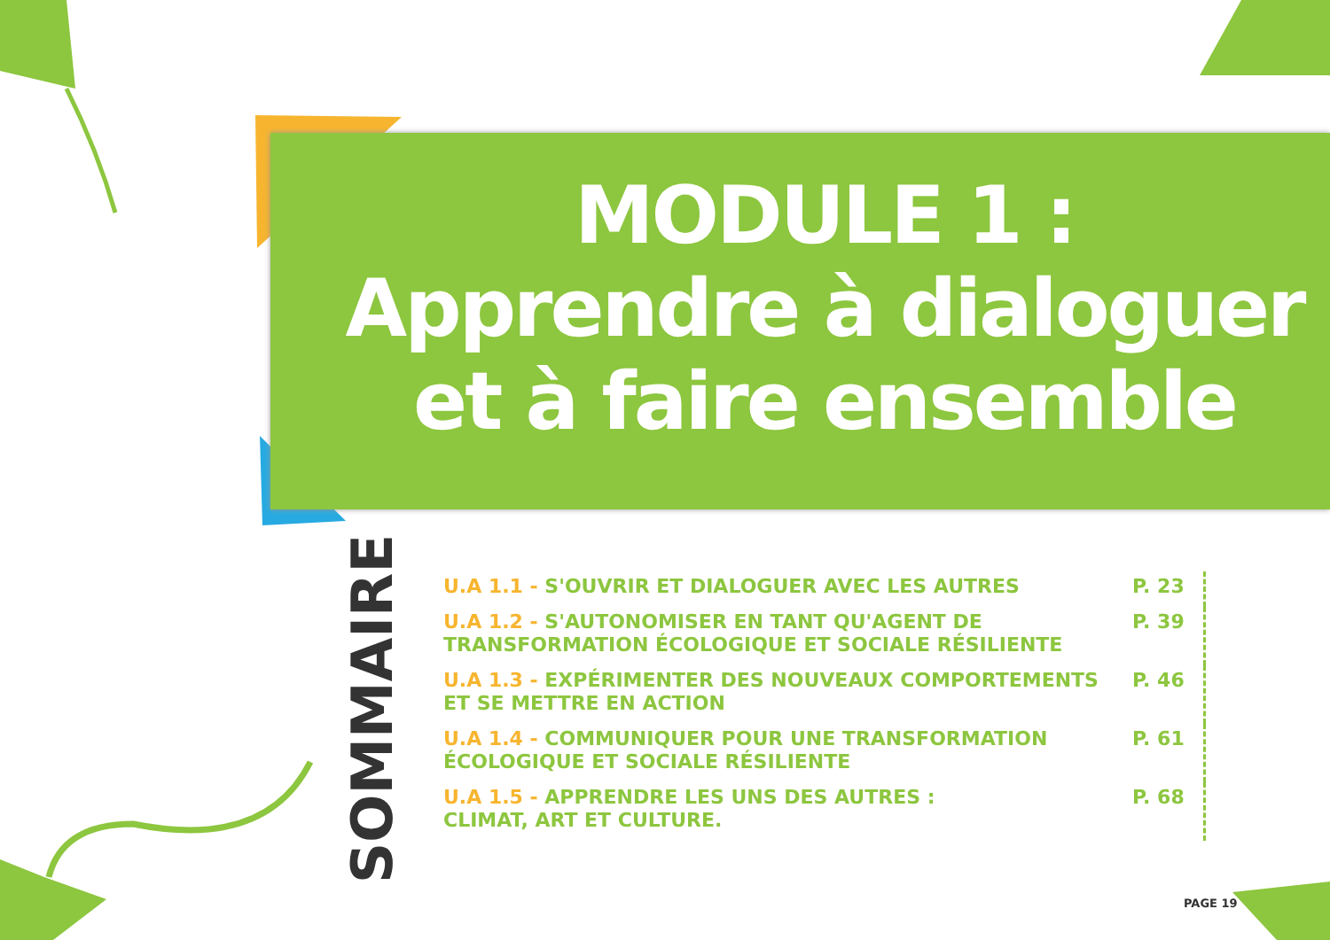MODULE 1 :
Apprendre à dialoguer
et à faire ensemble
SOMMAIRE
| U.A 1.1 - S'OUVRIR ET DIALOGUER AVEC LES AUTRES | P. 23 |
| U.A 1.2 - S'AUTONOMISER EN TANT QU'AGENT DE TRANSFORMATION ÉCOLOGIQUE ET SOCIALE RÉSILIENTE | P. 39 |
| U.A 1.3 - EXPÉRIMENTER DES NOUVEAUX COMPORTEMENTS ET SE METTRE EN ACTION | P. 46 |
| U.A 1.4 - COMMUNIQUER POUR UNE TRANSFORMATION ÉCOLOGIQUE ET SOCIALE RÉSILIENTE | P. 61 |
| U.A 1.5 - APPRENDRE LES UNS DES AUTRES : CLIMAT, ART ET CULTURE. | P. 68 |
PAGE 19